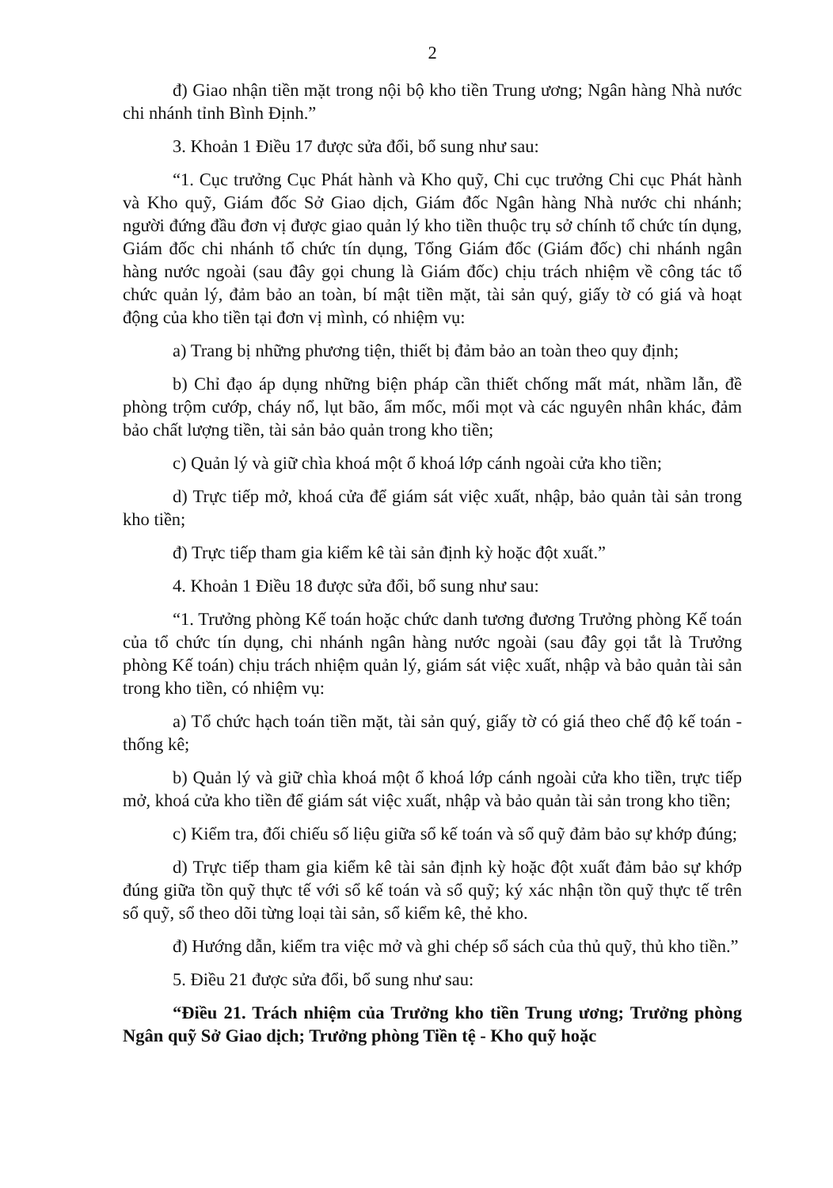2
đ) Giao nhận tiền mặt trong nội bộ kho tiền Trung ương; Ngân hàng Nhà nước chi nhánh tỉnh Bình Định.”
3. Khoản 1 Điều 17 được sửa đổi, bổ sung như sau:
“1. Cục trưởng Cục Phát hành và Kho quỹ, Chi cục trưởng Chi cục Phát hành và Kho quỹ, Giám đốc Sở Giao dịch, Giám đốc Ngân hàng Nhà nước chi nhánh; người đứng đầu đơn vị được giao quản lý kho tiền thuộc trụ sở chính tổ chức tín dụng, Giám đốc chi nhánh tổ chức tín dụng, Tổng Giám đốc (Giám đốc) chi nhánh ngân hàng nước ngoài (sau đây gọi chung là Giám đốc) chịu trách nhiệm về công tác tổ chức quản lý, đảm bảo an toàn, bí mật tiền mặt, tài sản quý, giấy tờ có giá và hoạt động của kho tiền tại đơn vị mình, có nhiệm vụ:
a) Trang bị những phương tiện, thiết bị đảm bảo an toàn theo quy định;
b) Chỉ đạo áp dụng những biện pháp cần thiết chống mất mát, nhầm lẫn, đề phòng trộm cướp, cháy nổ, lụt bão, ẩm mốc, mối mọt và các nguyên nhân khác, đảm bảo chất lượng tiền, tài sản bảo quản trong kho tiền;
c) Quản lý và giữ chìa khoá một ổ khoá lớp cánh ngoài cửa kho tiền;
d) Trực tiếp mở, khoá cửa để giám sát việc xuất, nhập, bảo quản tài sản trong kho tiền;
đ) Trực tiếp tham gia kiểm kê tài sản định kỳ hoặc đột xuất.”
4. Khoản 1 Điều 18 được sửa đổi, bổ sung như sau:
“1. Trưởng phòng Kế toán hoặc chức danh tương đương Trưởng phòng Kế toán của tổ chức tín dụng, chi nhánh ngân hàng nước ngoài (sau đây gọi tắt là Trưởng phòng Kế toán) chịu trách nhiệm quản lý, giám sát việc xuất, nhập và bảo quản tài sản trong kho tiền, có nhiệm vụ:
a) Tổ chức hạch toán tiền mặt, tài sản quý, giấy tờ có giá theo chế độ kế toán - thống kê;
b) Quản lý và giữ chìa khoá một ổ khoá lớp cánh ngoài cửa kho tiền, trực tiếp mở, khoá cửa kho tiền để giám sát việc xuất, nhập và bảo quản tài sản trong kho tiền;
c) Kiểm tra, đối chiếu số liệu giữa sổ kế toán và sổ quỹ đảm bảo sự khớp đúng;
d) Trực tiếp tham gia kiểm kê tài sản định kỳ hoặc đột xuất đảm bảo sự khớp đúng giữa tồn quỹ thực tế với sổ kế toán và sổ quỹ; ký xác nhận tồn quỹ thực tế trên sổ quỹ, sổ theo dõi từng loại tài sản, sổ kiểm kê, thẻ kho.
đ) Hướng dẫn, kiểm tra việc mở và ghi chép sổ sách của thủ quỹ, thủ kho tiền.”
5. Điều 21 được sửa đổi, bổ sung như sau:
“Điều 21. Trách nhiệm của Trưởng kho tiền Trung ương; Trưởng phòng Ngân quỹ Sở Giao dịch; Trưởng phòng Tiền tệ - Kho quỹ hoặc